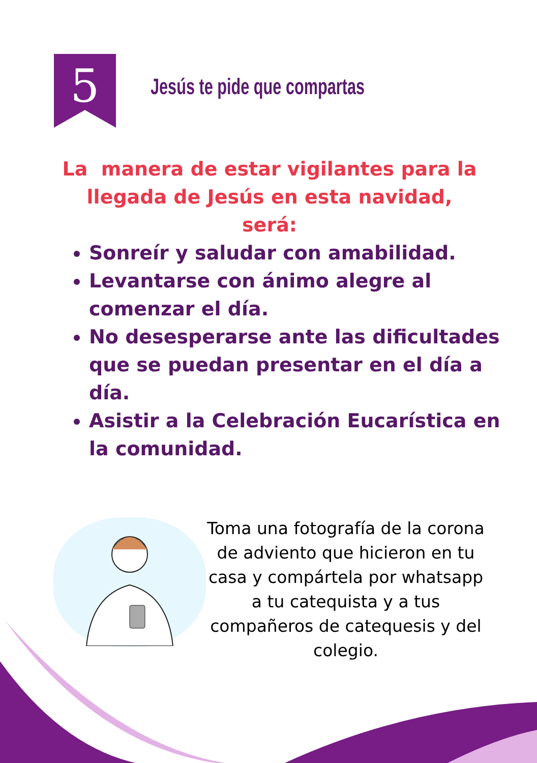5 Jesús te pide que compartas
La manera de estar vigilantes para la llegada de Jesús en esta navidad, será:
Sonreír y saludar con amabilidad.
Levantarse con ánimo alegre al comenzar el día.
No desesperarse ante las dificultades que se puedan presentar en el día a día.
Asistir a la Celebración Eucarística en la comunidad.
Toma una fotografía de la corona de adviento que hicieron en tu casa y compártela por whatsapp a tu catequista y a tus compañeros de catequesis y del colegio.